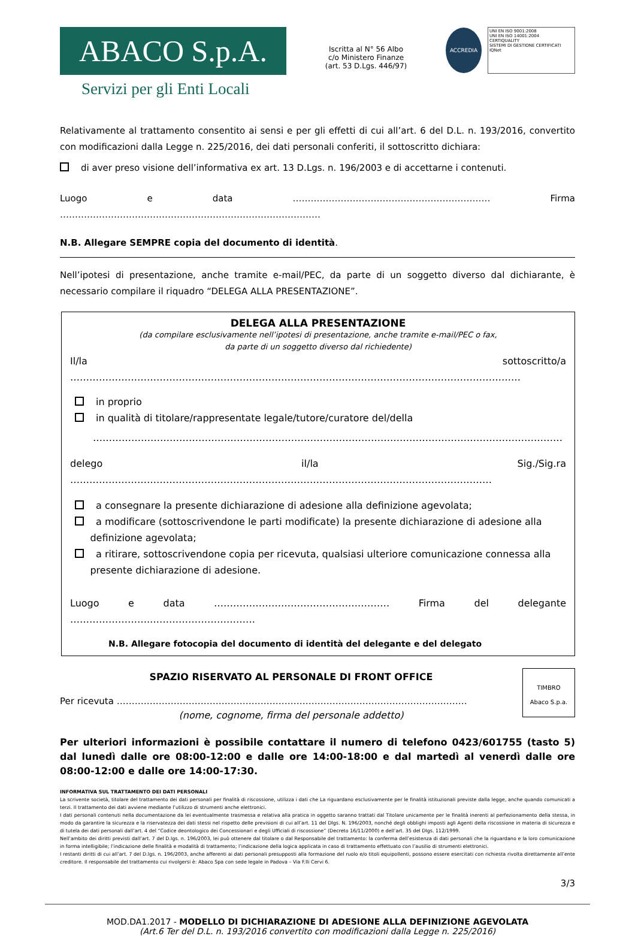ABACO S.p.A.
Servizi per gli Enti Locali
Iscritta al N° 56 Albo
c/o Ministero Finanze
(art. 53 D.Lgs. 446/97)
ACCREDIA
UNI EN ISO 9001:2008
UNI EN ISO 14001:2004
CERTIQUALITY
SISTEMI DI GESTIONE CERTIFICATI
IQNet
Relativamente al trattamento consentito ai sensi e per gli effetti di cui all’art. 6 del D.L. n. 193/2016, convertito con modificazioni dalla Legge n. 225/2016, dei dati personali conferiti, il sottoscritto dichiara:
di aver preso visione dell’informativa ex art. 13 D.Lgs. n. 196/2003 e di accettarne i contenuti.
Luogo e data ………………………………………………………… Firma ……………………………………………………………………………
N.B. Allegare SEMPRE copia del documento di identità.
Nell’ipotesi di presentazione, anche tramite e-mail/PEC, da parte di un soggetto diverso dal dichiarante, è necessario compilare il riquadro “DELEGA ALLA PRESENTAZIONE”.
DELEGA ALLA PRESENTAZIONE
(da compilare esclusivamente nell’ipotesi di presentazione, anche tramite e-mail/PEC o fax,
da parte di un soggetto diverso dal richiedente)
Il/la sottoscritto/a ……………………………………………………………………………………………………………………………
in proprio
in qualità di titolare/rappresentate legale/tutore/curatore del/della
…………………………………………………………………………………………………………………………………
delego il/la Sig./Sig.ra ……………………………………………………………………………………………………………………
a consegnare la presente dichiarazione di adesione alla definizione agevolata;
a modificare (sottoscrivendone le parti modificate) la presente dichiarazione di adesione alla
definizione agevolata;
a ritirare, sottoscrivendone copia per ricevuta, qualsiasi ulteriore comunicazione connessa alla
presente dichiarazione di adesione.
Luogo e data ……………………………………….……… Firma del delegante …………………….……………………………
N.B. Allegare fotocopia del documento di identità del delegante e del delegato
SPAZIO RISERVATO AL PERSONALE DI FRONT OFFICE
Per ricevuta ………………………………………………………………………………………………………
(nome, cognome, firma del personale addetto)
TIMBRO
Abaco S.p.a.
Per ulteriori informazioni è possibile contattare il numero di telefono 0423/601755 (tasto 5) dal lunedì dalle ore 08:00-12:00 e dalle ore 14:00-18:00 e dal martedì al venerdì dalle ore 08:00-12:00 e dalle ore 14:00-17:30.
INFORMATIVA SUL TRATTAMENTO DEI DATI PERSONALI
La scrivente società, titolare del trattamento dei dati personali per finalità di riscossione, utilizza i dati che La riguardano esclusivamente per le finalità istituzionali previste dalla legge, anche quando comunicati a terzi. Il trattamento dei dati avviene mediante l’utilizzo di strumenti anche elettronici.
I dati personali contenuti nella documentazione da lei eventualmente trasmessa e relativa alla pratica in oggetto saranno trattati dal Titolare unicamente per le finalità inerenti al perfezionamento della stessa, in modo da garantire la sicurezza e la riservatezza dei dati stessi nel rispetto delle previsioni di cui all’art. 11 del Dlgs. N. 196/2003, nonché degli obblighi imposti agli Agenti della riscossione in materia di sicurezza e di tutela dei dati personali dall’art. 4 del “Codice deontologico dei Concessionari e degli Ufficiali di riscossione” (Decreto 16/11/2000) e dell’art. 35 del Dlgs. 112/1999.
Nell’ambito dei diritti previsti dall’art. 7 del D.lgs. n. 196/2003, lei può ottenere dal titolare o dal Responsabile del trattamento: la conferma dell’esistenza di dati personali che la riguardano e la loro comunicazione in forma intelligibile; l’indicazione delle finalità e modalità di trattamento; l’indicazione della logica applicata in caso di trattamento effettuato con l’ausilio di strumenti elettronici.
I restanti diritti di cui all’art. 7 del D.lgs. n. 196/2003, anche afferenti ai dati personali presupposti alla formazione del ruolo e/o titoli equipollenti, possono essere esercitati con richiesta rivolta direttamente all’ente creditore. Il responsabile del trattamento cui rivolgersi è: Abaco Spa con sede legale in Padova – Via F.lli Cervi 6.
3/3
MOD.DA1.2017 - MODELLO DI DICHIARAZIONE DI ADESIONE ALLA DEFINIZIONE AGEVOLATA
(Art.6 Ter del D.L. n. 193/2016 convertito con modificazioni dalla Legge n. 225/2016)